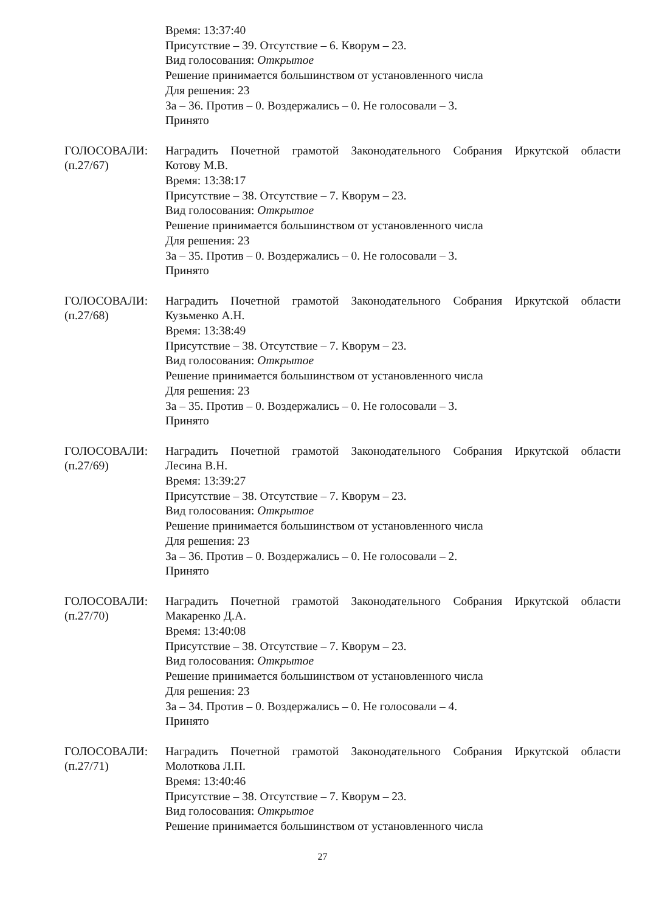Время: 13:37:40
Присутствие – 39. Отсутствие – 6. Кворум – 23.
Вид голосования: Открытое
Решение принимается большинством от установленного числа
Для решения: 23
За – 36. Против – 0. Воздержались – 0. Не голосовали – 3.
Принято
ГОЛОСОВАЛИ:
(п.27/67)
Наградить Почетной грамотой Законодательного Собрания Иркутской области
Котову М.В.
Время: 13:38:17
Присутствие – 38. Отсутствие – 7. Кворум – 23.
Вид голосования: Открытое
Решение принимается большинством от установленного числа
Для решения: 23
За – 35. Против – 0. Воздержались – 0. Не голосовали – 3.
Принято
ГОЛОСОВАЛИ:
(п.27/68)
Наградить Почетной грамотой Законодательного Собрания Иркутской области
Кузьменко А.Н.
Время: 13:38:49
Присутствие – 38. Отсутствие – 7. Кворум – 23.
Вид голосования: Открытое
Решение принимается большинством от установленного числа
Для решения: 23
За – 35. Против – 0. Воздержались – 0. Не голосовали – 3.
Принято
ГОЛОСОВАЛИ:
(п.27/69)
Наградить Почетной грамотой Законодательного Собрания Иркутской области
Лесина В.Н.
Время: 13:39:27
Присутствие – 38. Отсутствие – 7. Кворум – 23.
Вид голосования: Открытое
Решение принимается большинством от установленного числа
Для решения: 23
За – 36. Против – 0. Воздержались – 0. Не голосовали – 2.
Принято
ГОЛОСОВАЛИ:
(п.27/70)
Наградить Почетной грамотой Законодательного Собрания Иркутской области
Макаренко Д.А.
Время: 13:40:08
Присутствие – 38. Отсутствие – 7. Кворум – 23.
Вид голосования: Открытое
Решение принимается большинством от установленного числа
Для решения: 23
За – 34. Против – 0. Воздержались – 0. Не голосовали – 4.
Принято
ГОЛОСОВАЛИ:
(п.27/71)
Наградить Почетной грамотой Законодательного Собрания Иркутской области
Молоткова Л.П.
Время: 13:40:46
Присутствие – 38. Отсутствие – 7. Кворум – 23.
Вид голосования: Открытое
Решение принимается большинством от установленного числа
27